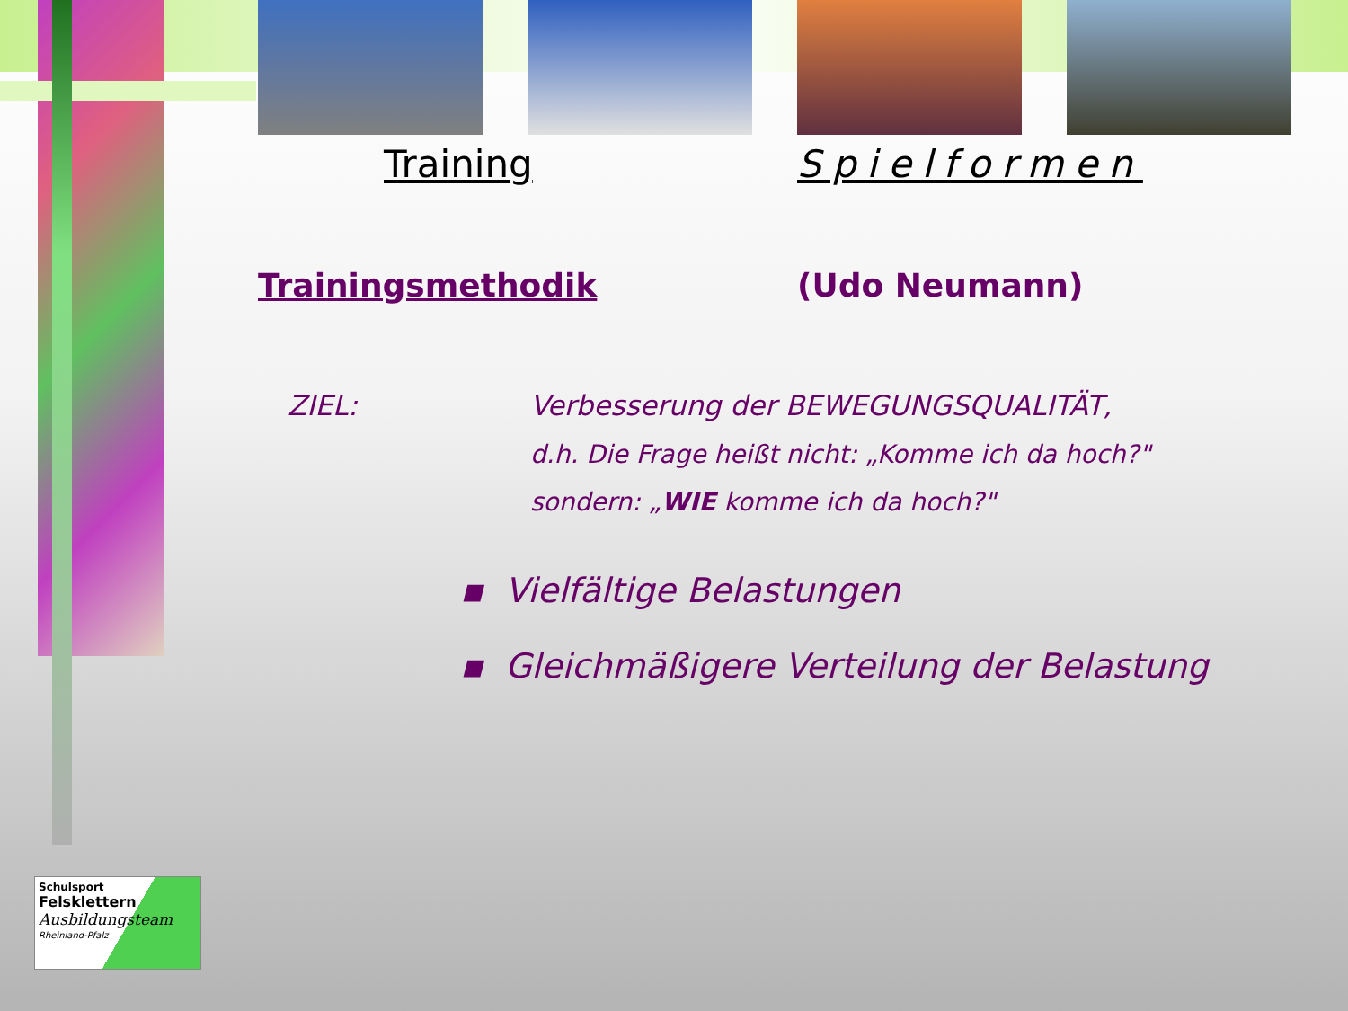Training Spielformen
Trainingsmethodik (Udo Neumann)
ZIEL: Verbesserung der BEWEGUNGSQUALITÄT,
d.h. Die Frage heißt nicht: „Komme ich da hoch?"
sondern: „WIE komme ich da hoch?"
▪ Vielfältige Belastungen
▪ Gleichmäßigere Verteilung der Belastung
Schulsport
Felsklettern
Ausbildungsteam
Rheinland-Pfalz